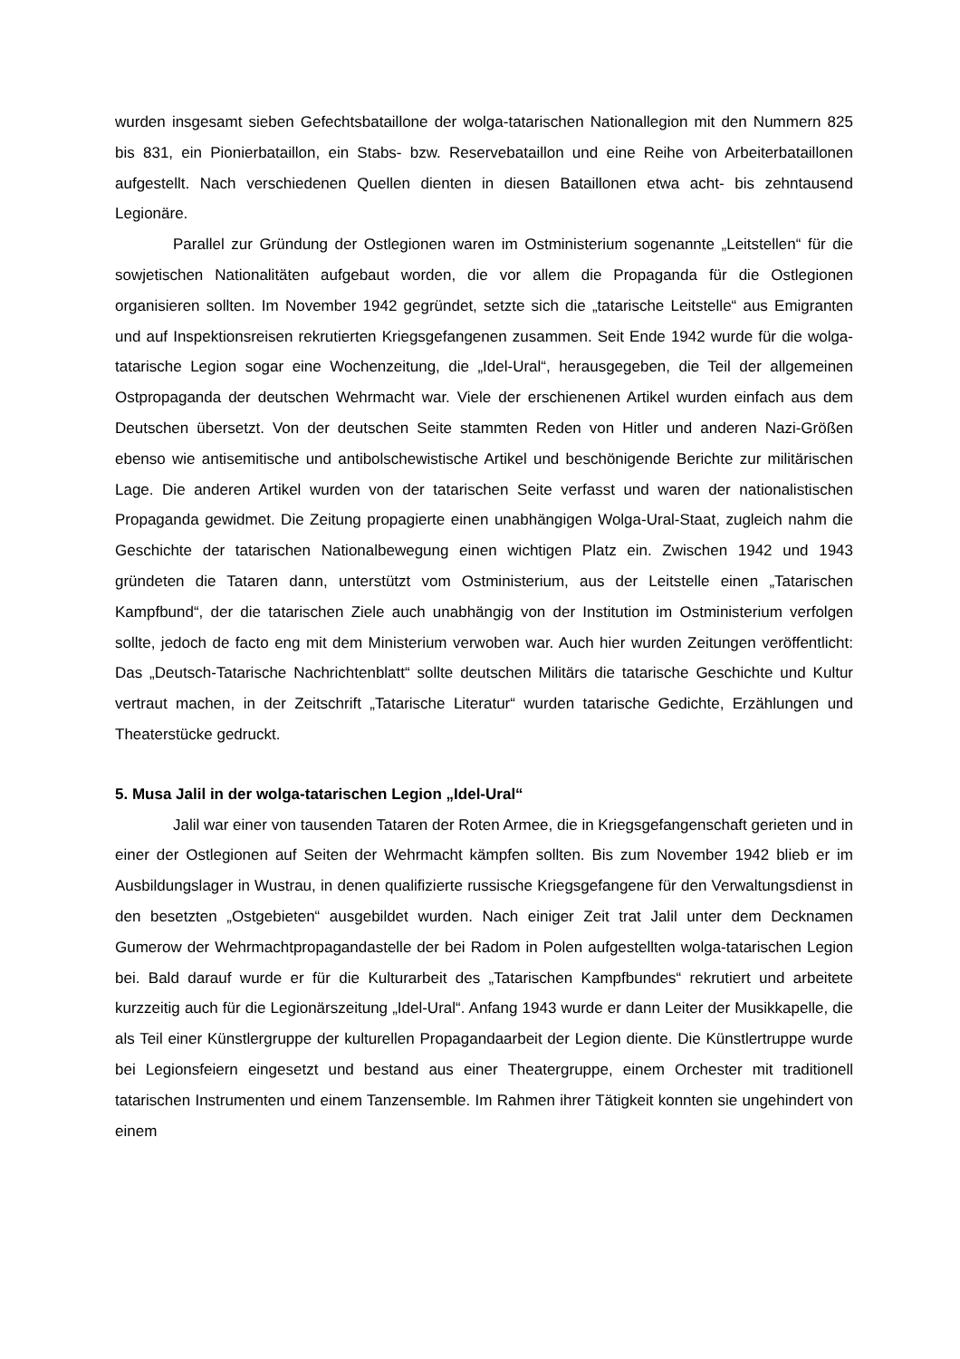wurden insgesamt sieben Gefechtsbataillone der wolga-tatarischen Nationallegion mit den Nummern 825 bis 831, ein Pionierbataillon, ein Stabs- bzw. Reservebataillon und eine Reihe von Arbeiterbataillonen aufgestellt. Nach verschiedenen Quellen dienten in diesen Bataillonen etwa acht- bis zehntausend Legionäre.
Parallel zur Gründung der Ostlegionen waren im Ostministerium sogenannte „Leitstellen“ für die sowjetischen Nationalitäten aufgebaut worden, die vor allem die Propaganda für die Ostlegionen organisieren sollten. Im November 1942 gegründet, setzte sich die „tatarische Leitstelle“ aus Emigranten und auf Inspektionsreisen rekrutierten Kriegsgefangenen zusammen. Seit Ende 1942 wurde für die wolga-tatarische Legion sogar eine Wochenzeitung, die „Idel-Ural“, herausgegeben, die Teil der allgemeinen Ostpropaganda der deutschen Wehrmacht war. Viele der erschienenen Artikel wurden einfach aus dem Deutschen übersetzt. Von der deutschen Seite stammten Reden von Hitler und anderen Nazi-Größen ebenso wie antisemitische und antibolschewistische Artikel und beschönigende Berichte zur militärischen Lage. Die anderen Artikel wurden von der tatarischen Seite verfasst und waren der nationalistischen Propaganda gewidmet. Die Zeitung propagierte einen unabhängigen Wolga-Ural-Staat, zugleich nahm die Geschichte der tatarischen Nationalbewegung einen wichtigen Platz ein. Zwischen 1942 und 1943 gründeten die Tataren dann, unterstützt vom Ostministerium, aus der Leitstelle einen „Tatarischen Kampfbund“, der die tatarischen Ziele auch unabhängig von der Institution im Ostministerium verfolgen sollte, jedoch de facto eng mit dem Ministerium verwoben war. Auch hier wurden Zeitungen veröffentlicht: Das „Deutsch-Tatarische Nachrichtenblatt“ sollte deutschen Militärs die tatarische Geschichte und Kultur vertraut machen, in der Zeitschrift „Tatarische Literatur“ wurden tatarische Gedichte, Erzählungen und Theaterstücke gedruckt.
5. Musa Jalil in der wolga-tatarischen Legion „Idel-Ural“
Jalil war einer von tausenden Tataren der Roten Armee, die in Kriegsgefangenschaft gerieten und in einer der Ostlegionen auf Seiten der Wehrmacht kämpfen sollten. Bis zum November 1942 blieb er im Ausbildungslager in Wustrau, in denen qualifizierte russische Kriegsgefangene für den Verwaltungsdienst in den besetzten „Ostgebieten“ ausgebildet wurden. Nach einiger Zeit trat Jalil unter dem Decknamen Gumerow der Wehrmachtpropagandastelle der bei Radom in Polen aufgestellten wolga-tatarischen Legion bei. Bald darauf wurde er für die Kulturarbeit des „Tatarischen Kampfbundes“ rekrutiert und arbeitete kurzzeitig auch für die Legionärszeitung „Idel-Ural“. Anfang 1943 wurde er dann Leiter der Musikkapelle, die als Teil einer Künstlergruppe der kulturellen Propagandaarbeit der Legion diente. Die Künstlertruppe wurde bei Legionsfeiern eingesetzt und bestand aus einer Theatergruppe, einem Orchester mit traditionell tatarischen Instrumenten und einem Tanzensemble. Im Rahmen ihrer Tätigkeit konnten sie ungehindert von einem